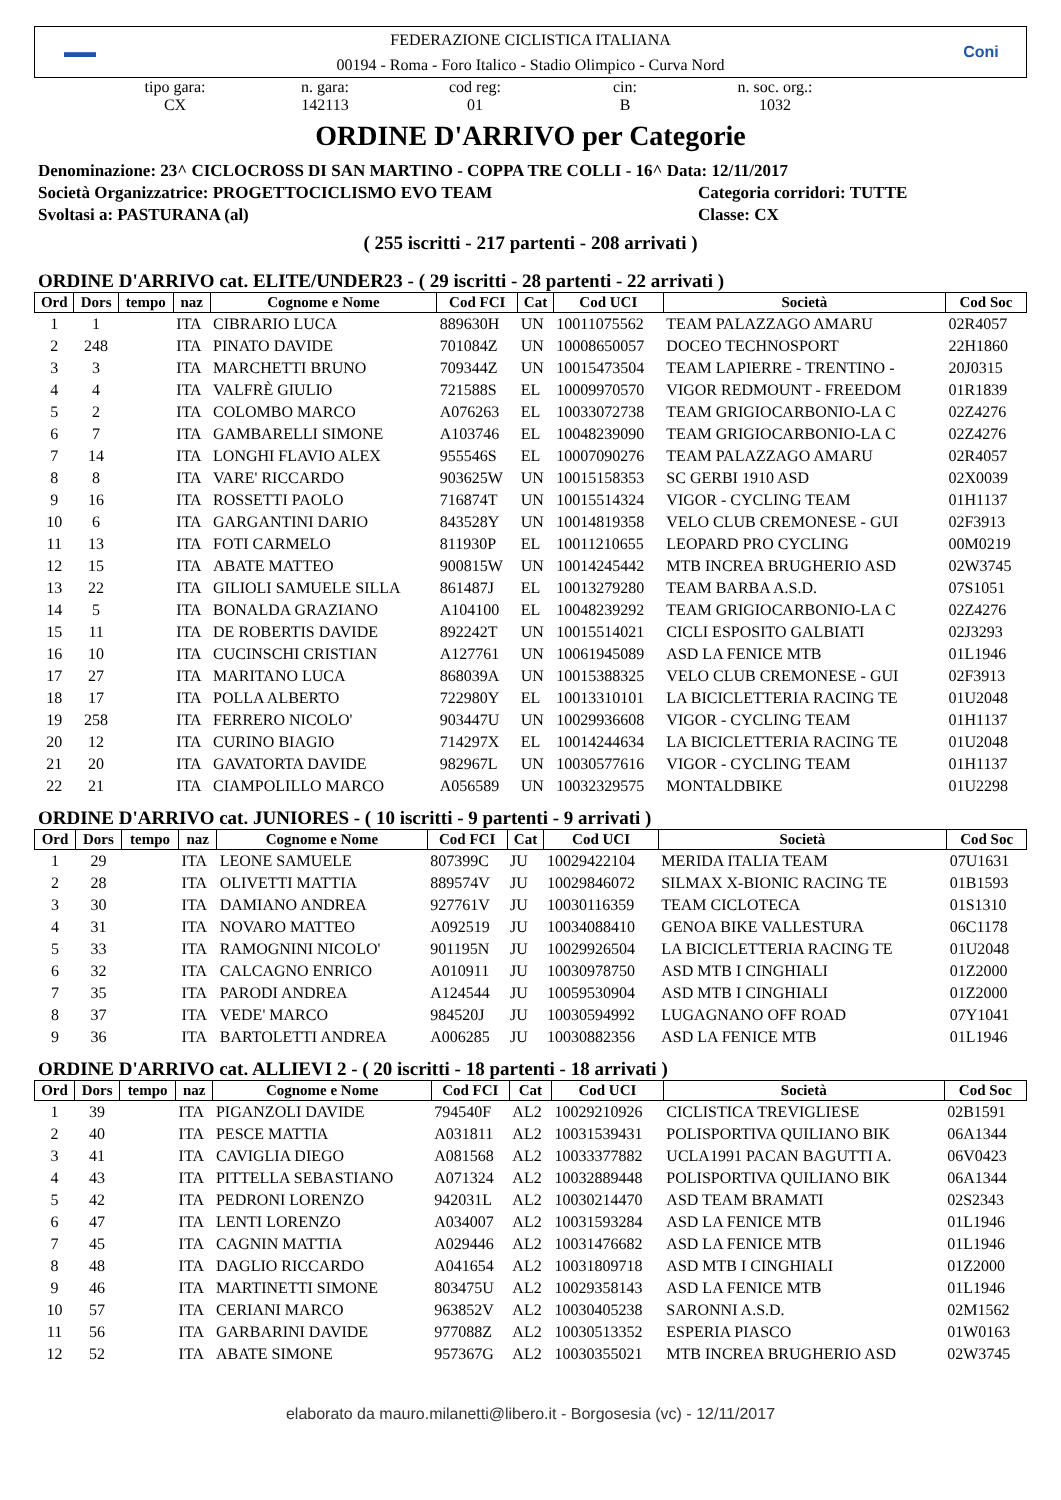▬▬
FEDERAZIONE CICLISTICA ITALIANA
00194 - Roma - Foro Italico - Stadio Olimpico - Curva Nord
Coni
tipo gara:
CX
n. gara:
142113
cod reg:
01
cin:
B
n. soc. org.:
1032
ORDINE D'ARRIVO per Categorie
Denominazione: 23^ CICLOCROSS DI SAN MARTINO - COPPA TRE COLLI - 16^ Data: 12/11/2017
Società Organizzatrice: PROGETTOCICLISMO EVO TEAM Categoria corridori: TUTTE
Svoltasi a: PASTURANA (al) Classe: CX
( 255 iscritti - 217 partenti - 208 arrivati )
ORDINE D'ARRIVO cat. ELITE/UNDER23 - ( 29 iscritti - 28 partenti - 22 arrivati )
| Ord | Dors | tempo | naz | Cognome e Nome | Cod FCI | Cat | Cod UCI | Società | Cod Soc |
| --- | --- | --- | --- | --- | --- | --- | --- | --- | --- |
| 1 | 1 | | ITA | CIBRARIO LUCA | 889630H | UN | 10011075562 | TEAM PALAZZAGO AMARU | 02R4057 |
| 2 | 248 | | ITA | PINATO DAVIDE | 701084Z | UN | 10008650057 | DOCEO TECHNOSPORT | 22H1860 |
| 3 | 3 | | ITA | MARCHETTI BRUNO | 709344Z | UN | 10015473504 | TEAM LAPIERRE - TRENTINO - | 20J0315 |
| 4 | 4 | | ITA | VALFRÈ GIULIO | 721588S | EL | 10009970570 | VIGOR REDMOUNT - FREEDOM | 01R1839 |
| 5 | 2 | | ITA | COLOMBO MARCO | A076263 | EL | 10033072738 | TEAM GRIGIOCARBONIO-LA C | 02Z4276 |
| 6 | 7 | | ITA | GAMBARELLI SIMONE | A103746 | EL | 10048239090 | TEAM GRIGIOCARBONIO-LA C | 02Z4276 |
| 7 | 14 | | ITA | LONGHI FLAVIO ALEX | 955546S | EL | 10007090276 | TEAM PALAZZAGO AMARU | 02R4057 |
| 8 | 8 | | ITA | VARE' RICCARDO | 903625W | UN | 10015158353 | SC GERBI 1910 ASD | 02X0039 |
| 9 | 16 | | ITA | ROSSETTI PAOLO | 716874T | UN | 10015514324 | VIGOR - CYCLING TEAM | 01H1137 |
| 10 | 6 | | ITA | GARGANTINI DARIO | 843528Y | UN | 10014819358 | VELO CLUB CREMONESE - GUI | 02F3913 |
| 11 | 13 | | ITA | FOTI CARMELO | 811930P | EL | 10011210655 | LEOPARD PRO CYCLING | 00M0219 |
| 12 | 15 | | ITA | ABATE MATTEO | 900815W | UN | 10014245442 | MTB INCREA BRUGHERIO ASD | 02W3745 |
| 13 | 22 | | ITA | GILIOLI SAMUELE SILLA | 861487J | EL | 10013279280 | TEAM BARBA A.S.D. | 07S1051 |
| 14 | 5 | | ITA | BONALDA GRAZIANO | A104100 | EL | 10048239292 | TEAM GRIGIOCARBONIO-LA C | 02Z4276 |
| 15 | 11 | | ITA | DE ROBERTIS DAVIDE | 892242T | UN | 10015514021 | CICLI ESPOSITO GALBIATI | 02J3293 |
| 16 | 10 | | ITA | CUCINSCHI CRISTIAN | A127761 | UN | 10061945089 | ASD LA FENICE MTB | 01L1946 |
| 17 | 27 | | ITA | MARITANO LUCA | 868039A | UN | 10015388325 | VELO CLUB CREMONESE - GUI | 02F3913 |
| 18 | 17 | | ITA | POLLA ALBERTO | 722980Y | EL | 10013310101 | LA BICICLETTERIA RACING TE | 01U2048 |
| 19 | 258 | | ITA | FERRERO NICOLO' | 903447U | UN | 10029936608 | VIGOR - CYCLING TEAM | 01H1137 |
| 20 | 12 | | ITA | CURINO BIAGIO | 714297X | EL | 10014244634 | LA BICICLETTERIA RACING TE | 01U2048 |
| 21 | 20 | | ITA | GAVATORTA DAVIDE | 982967L | UN | 10030577616 | VIGOR - CYCLING TEAM | 01H1137 |
| 22 | 21 | | ITA | CIAMPOLILLO MARCO | A056589 | UN | 10032329575 | MONTALDBIKE | 01U2298 |
ORDINE D'ARRIVO cat. JUNIORES - ( 10 iscritti - 9 partenti - 9 arrivati )
| Ord | Dors | tempo | naz | Cognome e Nome | Cod FCI | Cat | Cod UCI | Società | Cod Soc |
| --- | --- | --- | --- | --- | --- | --- | --- | --- | --- |
| 1 | 29 | | ITA | LEONE SAMUELE | 807399C | JU | 10029422104 | MERIDA ITALIA TEAM | 07U1631 |
| 2 | 28 | | ITA | OLIVETTI MATTIA | 889574V | JU | 10029846072 | SILMAX X-BIONIC RACING TE | 01B1593 |
| 3 | 30 | | ITA | DAMIANO ANDREA | 927761V | JU | 10030116359 | TEAM CICLOTECA | 01S1310 |
| 4 | 31 | | ITA | NOVARO MATTEO | A092519 | JU | 10034088410 | GENOA BIKE VALLESTURA | 06C1178 |
| 5 | 33 | | ITA | RAMOGNINI NICOLO' | 901195N | JU | 10029926504 | LA BICICLETTERIA RACING TE | 01U2048 |
| 6 | 32 | | ITA | CALCAGNO ENRICO | A010911 | JU | 10030978750 | ASD MTB I CINGHIALI | 01Z2000 |
| 7 | 35 | | ITA | PARODI ANDREA | A124544 | JU | 10059530904 | ASD MTB I CINGHIALI | 01Z2000 |
| 8 | 37 | | ITA | VEDE' MARCO | 984520J | JU | 10030594992 | LUGAGNANO OFF ROAD | 07Y1041 |
| 9 | 36 | | ITA | BARTOLETTI ANDREA | A006285 | JU | 10030882356 | ASD LA FENICE MTB | 01L1946 |
ORDINE D'ARRIVO cat. ALLIEVI 2 - ( 20 iscritti - 18 partenti - 18 arrivati )
| Ord | Dors | tempo | naz | Cognome e Nome | Cod FCI | Cat | Cod UCI | Società | Cod Soc |
| --- | --- | --- | --- | --- | --- | --- | --- | --- | --- |
| 1 | 39 | | ITA | PIGANZOLI DAVIDE | 794540F | AL2 | 10029210926 | CICLISTICA TREVIGLIESE | 02B1591 |
| 2 | 40 | | ITA | PESCE MATTIA | A031811 | AL2 | 10031539431 | POLISPORTIVA QUILIANO BIK | 06A1344 |
| 3 | 41 | | ITA | CAVIGLIA DIEGO | A081568 | AL2 | 10033377882 | UCLA1991 PACAN BAGUTTI A. | 06V0423 |
| 4 | 43 | | ITA | PITTELLA SEBASTIANO | A071324 | AL2 | 10032889448 | POLISPORTIVA QUILIANO BIK | 06A1344 |
| 5 | 42 | | ITA | PEDRONI LORENZO | 942031L | AL2 | 10030214470 | ASD TEAM BRAMATI | 02S2343 |
| 6 | 47 | | ITA | LENTI LORENZO | A034007 | AL2 | 10031593284 | ASD LA FENICE MTB | 01L1946 |
| 7 | 45 | | ITA | CAGNIN MATTIA | A029446 | AL2 | 10031476682 | ASD LA FENICE MTB | 01L1946 |
| 8 | 48 | | ITA | DAGLIO RICCARDO | A041654 | AL2 | 10031809718 | ASD MTB I CINGHIALI | 01Z2000 |
| 9 | 46 | | ITA | MARTINETTI SIMONE | 803475U | AL2 | 10029358143 | ASD LA FENICE MTB | 01L1946 |
| 10 | 57 | | ITA | CERIANI MARCO | 963852V | AL2 | 10030405238 | SARONNI A.S.D. | 02M1562 |
| 11 | 56 | | ITA | GARBARINI DAVIDE | 977088Z | AL2 | 10030513352 | ESPERIA PIASCO | 01W0163 |
| 12 | 52 | | ITA | ABATE SIMONE | 957367G | AL2 | 10030355021 | MTB INCREA BRUGHERIO ASD | 02W3745 |
elaborato da mauro.milanetti@libero.it - Borgosesia (vc) - 12/11/2017